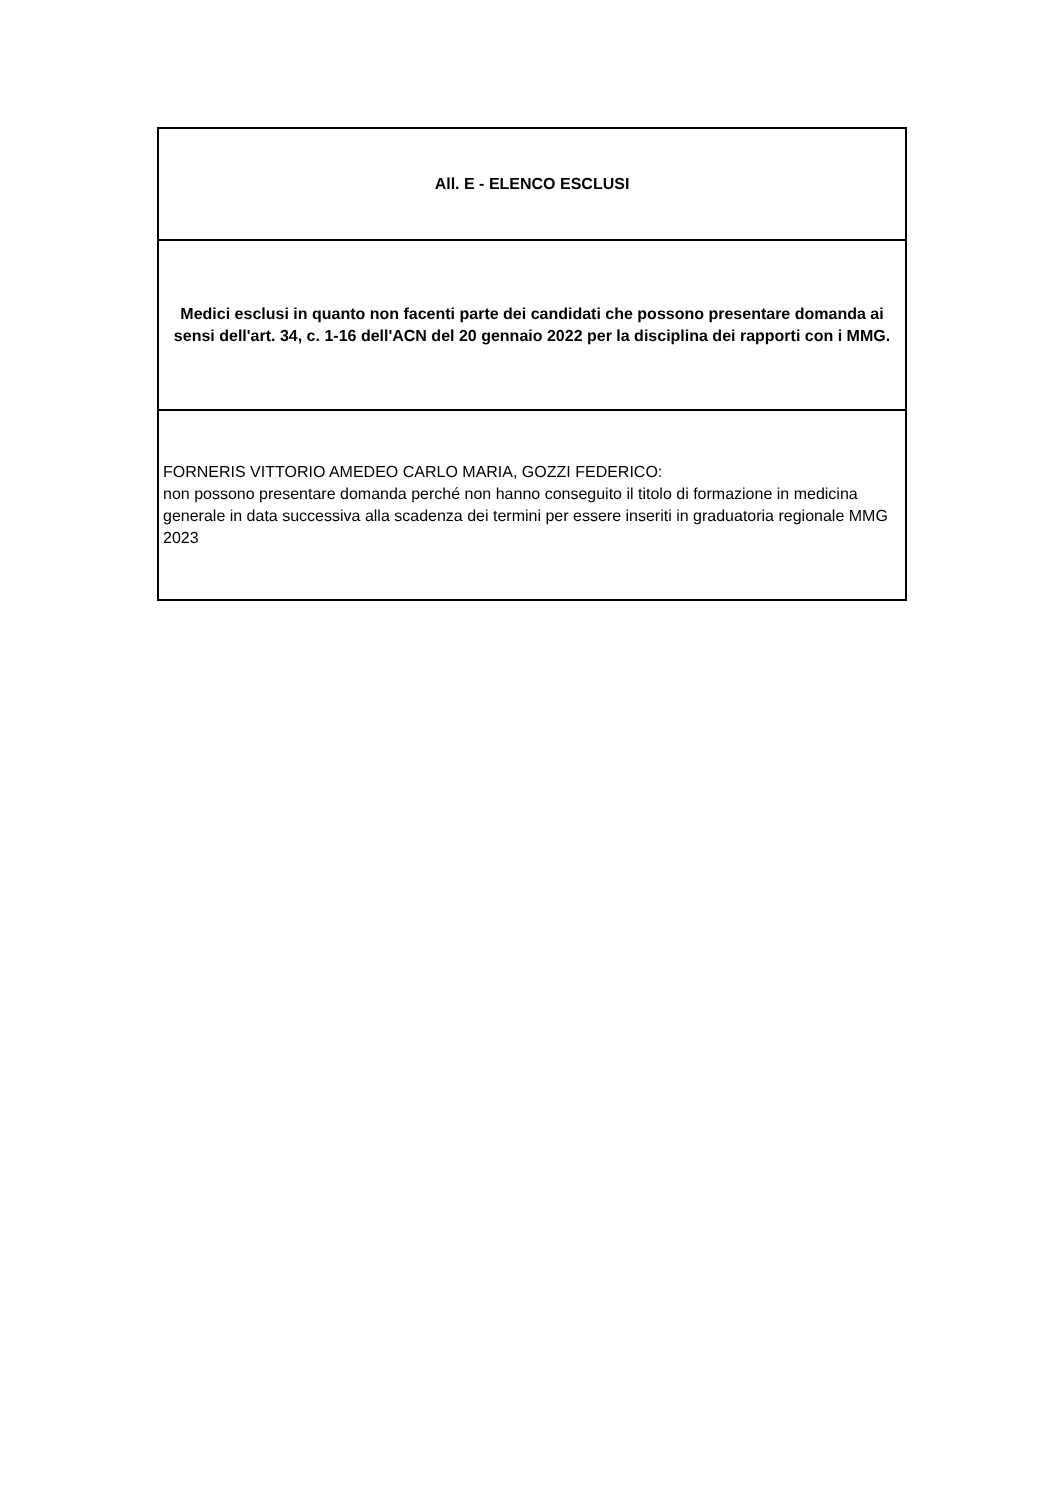| All. E - ELENCO ESCLUSI |
| Medici esclusi in quanto non facenti parte dei candidati che possono presentare domanda ai sensi dell'art. 34, c. 1-16 dell'ACN del 20 gennaio 2022 per la disciplina dei rapporti con i MMG. |
| FORNERIS VITTORIO AMEDEO CARLO MARIA, GOZZI FEDERICO: non possono presentare domanda perché non hanno conseguito il titolo di formazione in medicina generale in data successiva alla scadenza dei termini per essere inseriti in graduatoria regionale MMG 2023 |